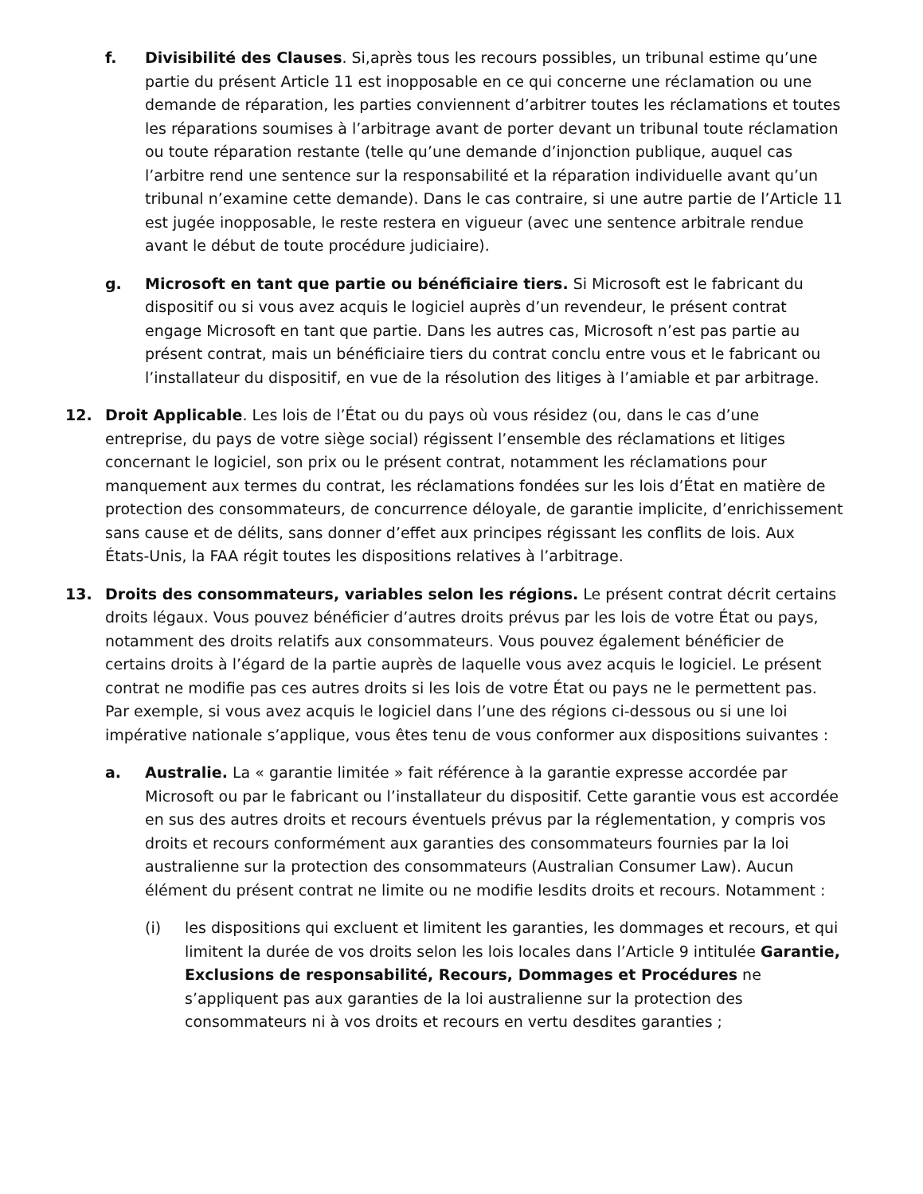f. Divisibilité des Clauses. Si,après tous les recours possibles, un tribunal estime qu’une partie du présent Article 11 est inopposable en ce qui concerne une réclamation ou une demande de réparation, les parties conviennent d’arbitrer toutes les réclamations et toutes les réparations soumises à l’arbitrage avant de porter devant un tribunal toute réclamation ou toute réparation restante (telle qu’une demande d’injonction publique, auquel cas l’arbitre rend une sentence sur la responsabilité et la réparation individuelle avant qu’un tribunal n’examine cette demande). Dans le cas contraire, si une autre partie de l’Article 11 est jugée inopposable, le reste restera en vigueur (avec une sentence arbitrale rendue avant le début de toute procédure judiciaire).
g. Microsoft en tant que partie ou bénéficiaire tiers. Si Microsoft est le fabricant du dispositif ou si vous avez acquis le logiciel auprès d’un revendeur, le présent contrat engage Microsoft en tant que partie. Dans les autres cas, Microsoft n’est pas partie au présent contrat, mais un bénéficiaire tiers du contrat conclu entre vous et le fabricant ou l’installateur du dispositif, en vue de la résolution des litiges à l’amiable et par arbitrage.
12. Droit Applicable. Les lois de l’État ou du pays où vous résidez (ou, dans le cas d’une entreprise, du pays de votre siège social) régissent l’ensemble des réclamations et litiges concernant le logiciel, son prix ou le présent contrat, notamment les réclamations pour manquement aux termes du contrat, les réclamations fondées sur les lois d’État en matière de protection des consommateurs, de concurrence déloyale, de garantie implicite, d’enrichissement sans cause et de délits, sans donner d’effet aux principes régissant les conflits de lois. Aux États-Unis, la FAA régit toutes les dispositions relatives à l’arbitrage.
13. Droits des consommateurs, variables selon les régions. Le présent contrat décrit certains droits légaux. Vous pouvez bénéficier d’autres droits prévus par les lois de votre État ou pays, notamment des droits relatifs aux consommateurs. Vous pouvez également bénéficier de certains droits à l’égard de la partie auprès de laquelle vous avez acquis le logiciel. Le présent contrat ne modifie pas ces autres droits si les lois de votre État ou pays ne le permettent pas. Par exemple, si vous avez acquis le logiciel dans l’une des régions ci-dessous ou si une loi impérative nationale s’applique, vous êtes tenu de vous conformer aux dispositions suivantes :
a. Australie. La « garantie limitée » fait référence à la garantie expresse accordée par Microsoft ou par le fabricant ou l’installateur du dispositif. Cette garantie vous est accordée en sus des autres droits et recours éventuels prévus par la réglementation, y compris vos droits et recours conformément aux garanties des consommateurs fournies par la loi australienne sur la protection des consommateurs (Australian Consumer Law). Aucun élément du présent contrat ne limite ou ne modifie lesdits droits et recours. Notamment :
(i) les dispositions qui excluent et limitent les garanties, les dommages et recours, et qui limitent la durée de vos droits selon les lois locales dans l’Article 9 intitulée Garantie, Exclusions de responsabilité, Recours, Dommages et Procédures ne s’appliquent pas aux garanties de la loi australienne sur la protection des consommateurs ni à vos droits et recours en vertu desdites garanties ;